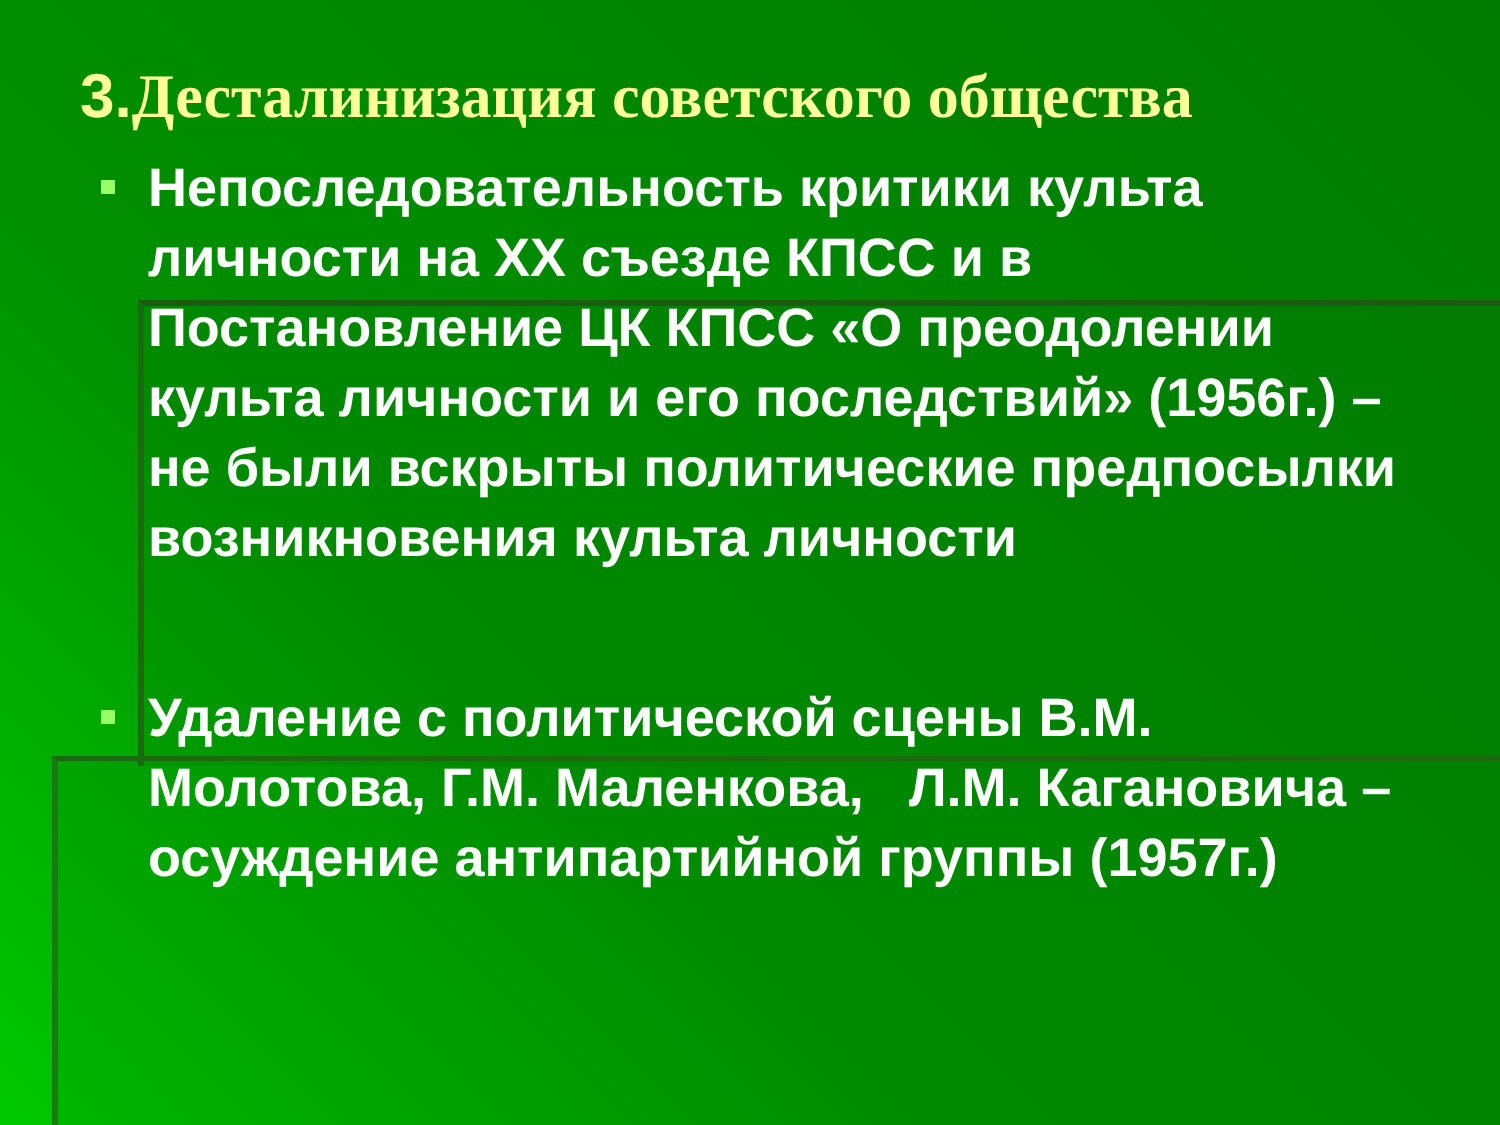3. Десталинизация советского общества
Непоследовательность критики культа личности на XX съезде КПСС и в Постановление ЦК КПСС «О преодолении культа личности и его последствий» (1956г.) – не были вскрыты политические предпосылки возникновения культа личности
Удаление с политической сцены В.М. Молотова, Г.М. Маленкова, Л.М. Кагановича – осуждение антипартийной группы (1957г.)